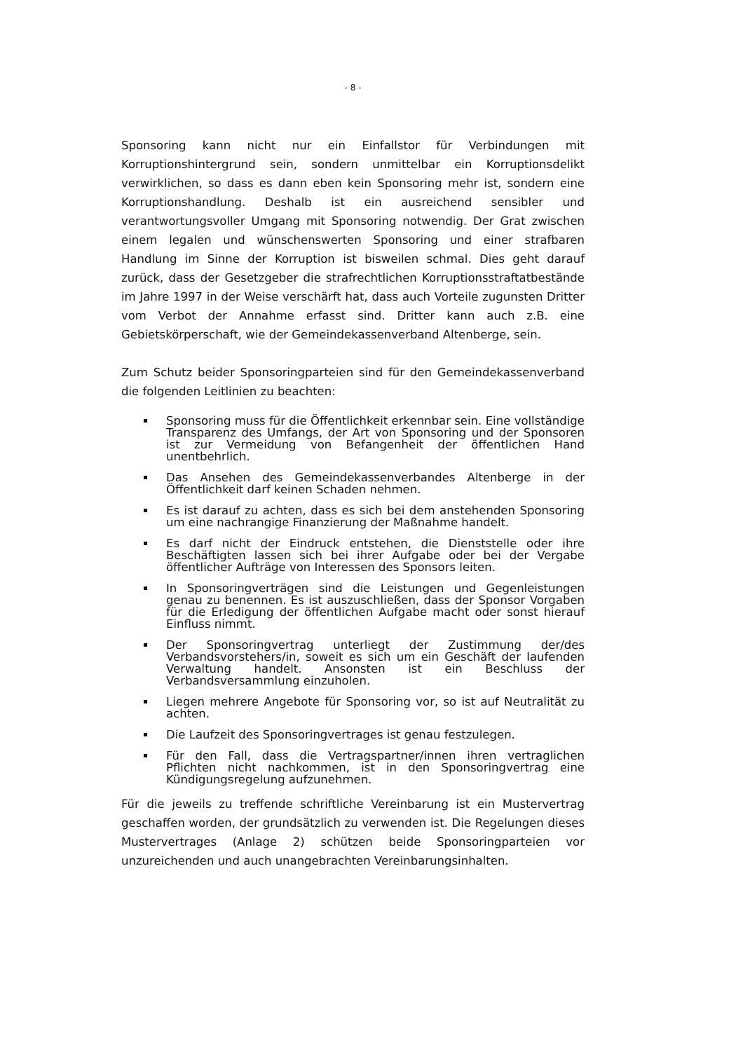- 8 -
Sponsoring kann nicht nur ein Einfallstor für Verbindungen mit Korruptionshintergrund sein, sondern unmittelbar ein Korruptionsdelikt verwirklichen, so dass es dann eben kein Sponsoring mehr ist, sondern eine Korruptionshandlung. Deshalb ist ein ausreichend sensibler und verantwortungsvoller Umgang mit Sponsoring notwendig. Der Grat zwischen einem legalen und wünschenswerten Sponsoring und einer strafbaren Handlung im Sinne der Korruption ist bisweilen schmal. Dies geht darauf zurück, dass der Gesetzgeber die strafrechtlichen Korruptionsstraftatbestände im Jahre 1997 in der Weise verschärft hat, dass auch Vorteile zugunsten Dritter vom Verbot der Annahme erfasst sind. Dritter kann auch z.B. eine Gebietskörperschaft, wie der Gemeindekassenverband Altenberge, sein.
Zum Schutz beider Sponsoringparteien sind für den Gemeindekassenverband die folgenden Leitlinien zu beachten:
Sponsoring muss für die Öffentlichkeit erkennbar sein. Eine vollständige Transparenz des Umfangs, der Art von Sponsoring und der Sponsoren ist zur Vermeidung von Befangenheit der öffentlichen Hand unentbehrlich.
Das Ansehen des Gemeindekassenverbandes Altenberge in der Öffentlichkeit darf keinen Schaden nehmen.
Es ist darauf zu achten, dass es sich bei dem anstehenden Sponsoring um eine nachrangige Finanzierung der Maßnahme handelt.
Es darf nicht der Eindruck entstehen, die Dienststelle oder ihre Beschäftigten lassen sich bei ihrer Aufgabe oder bei der Vergabe öffentlicher Aufträge von Interessen des Sponsors leiten.
In Sponsoringverträgen sind die Leistungen und Gegenleistungen genau zu benennen. Es ist auszuschließen, dass der Sponsor Vorgaben für die Erledigung der öffentlichen Aufgabe macht oder sonst hierauf Einfluss nimmt.
Der Sponsoringvertrag unterliegt der Zustimmung der/des Verbandsvorstehers/in, soweit es sich um ein Geschäft der laufenden Verwaltung handelt. Ansonsten ist ein Beschluss der Verbandsversammlung einzuholen.
Liegen mehrere Angebote für Sponsoring vor, so ist auf Neutralität zu achten.
Die Laufzeit des Sponsoringvertrages ist genau festzulegen.
Für den Fall, dass die Vertragspartner/innen ihren vertraglichen Pflichten nicht nachkommen, ist in den Sponsoringvertrag eine Kündigungsregelung aufzunehmen.
Für die jeweils zu treffende schriftliche Vereinbarung ist ein Mustervertrag geschaffen worden, der grundsätzlich zu verwenden ist. Die Regelungen dieses Mustervertrages (Anlage 2) schützen beide Sponsoringparteien vor unzureichenden und auch unangebrachten Vereinbarungsinhalten.